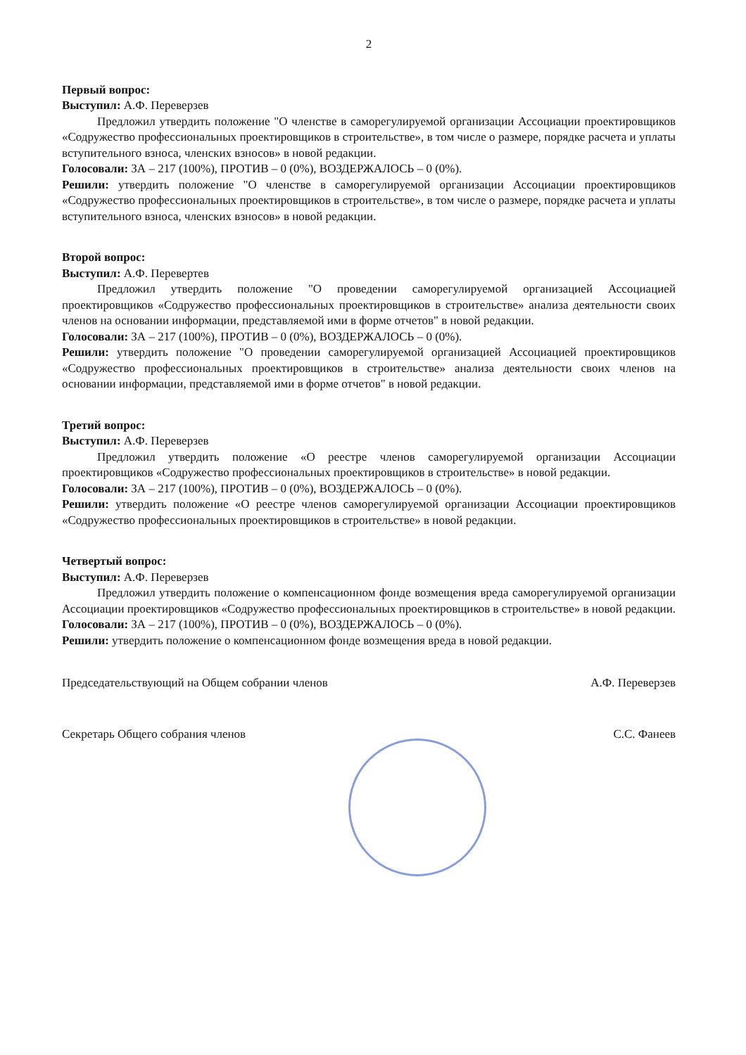2
Первый вопрос:
Выступил: А.Ф. Переверзев
Предложил утвердить положение "О членстве в саморегулируемой организации Ассоциации проектировщиков «Содружество профессиональных проектировщиков в строительстве», в том числе о размере, порядке расчета и уплаты вступительного взноса, членских взносов» в новой редакции.
Голосовали: ЗА – 217 (100%), ПРОТИВ – 0 (0%), ВОЗДЕРЖАЛОСЬ – 0 (0%).
Решили: утвердить положение "О членстве в саморегулируемой организации Ассоциации проектировщиков «Содружество профессиональных проектировщиков в строительстве», в том числе о размере, порядке расчета и уплаты вступительного взноса, членских взносов» в новой редакции.
Второй вопрос:
Выступил: А.Ф. Перевертев
Предложил утвердить положение "О проведении саморегулируемой организацией Ассоциацией проектировщиков «Содружество профессиональных проектировщиков в строительстве» анализа деятельности своих членов на основании информации, представляемой ими в форме отчетов" в новой редакции.
Голосовали: ЗА – 217 (100%), ПРОТИВ – 0 (0%), ВОЗДЕРЖАЛОСЬ – 0 (0%).
Решили: утвердить положение "О проведении саморегулируемой организацией Ассоциацией проектировщиков «Содружество профессиональных проектировщиков в строительстве» анализа деятельности своих членов на основании информации, представляемой ими в форме отчетов" в новой редакции.
Третий вопрос:
Выступил: А.Ф. Переверзев
Предложил утвердить положение «О реестре членов саморегулируемой организации Ассоциации проектировщиков «Содружество профессиональных проектировщиков в строительстве» в новой редакции.
Голосовали: ЗА – 217 (100%), ПРОТИВ – 0 (0%), ВОЗДЕРЖАЛОСЬ – 0 (0%).
Решили: утвердить положение «О реестре членов саморегулируемой организации Ассоциации проектировщиков «Содружество профессиональных проектировщиков в строительстве» в новой редакции.
Четвертый вопрос:
Выступил: А.Ф. Переверзев
Предложил утвердить положение о компенсационном фонде возмещения вреда саморегулируемой организации Ассоциации проектировщиков «Содружество профессиональных проектировщиков в строительстве» в новой редакции.
Голосовали: ЗА – 217 (100%), ПРОТИВ – 0 (0%), ВОЗДЕРЖАЛОСЬ – 0 (0%).
Решили: утвердить положение о компенсационном фонде возмещения вреда в новой редакции.
Председательствующий на Общем собрании членов А.Ф. Переверзев
Секретарь Общего собрания членов С.С. Фанеев